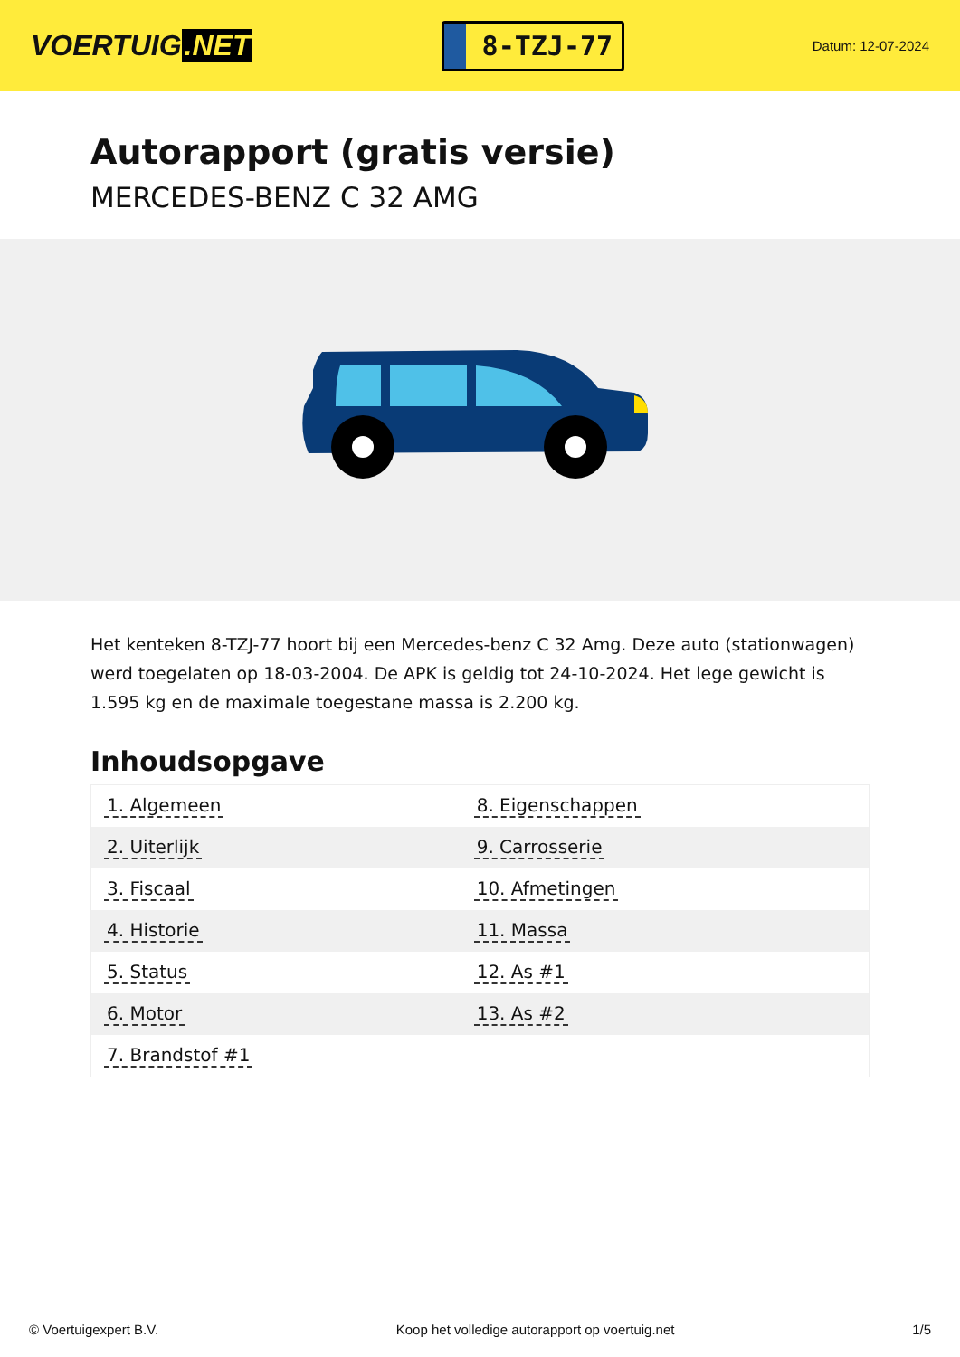VOERTUIG.NET
8-TZJ-77
Datum: 12-07-2024
Autorapport (gratis versie)
MERCEDES-BENZ C 32 AMG
Het kenteken 8-TZJ-77 hoort bij een Mercedes-benz C 32 Amg. Deze auto (stationwagen) werd toegelaten op 18-03-2004. De APK is geldig tot 24-10-2024. Het lege gewicht is 1.595 kg en de maximale toegestane massa is 2.200 kg.
Inhoudsopgave
| 1. Algemeen | 8. Eigenschappen |
| 2. Uiterlijk | 9. Carrosserie |
| 3. Fiscaal | 10. Afmetingen |
| 4. Historie | 11. Massa |
| 5. Status | 12. As #1 |
| 6. Motor | 13. As #2 |
| 7. Brandstof #1 | |
© Voertuigexpert B.V. Koop het volledige autorapport op voertuig.net 1/5